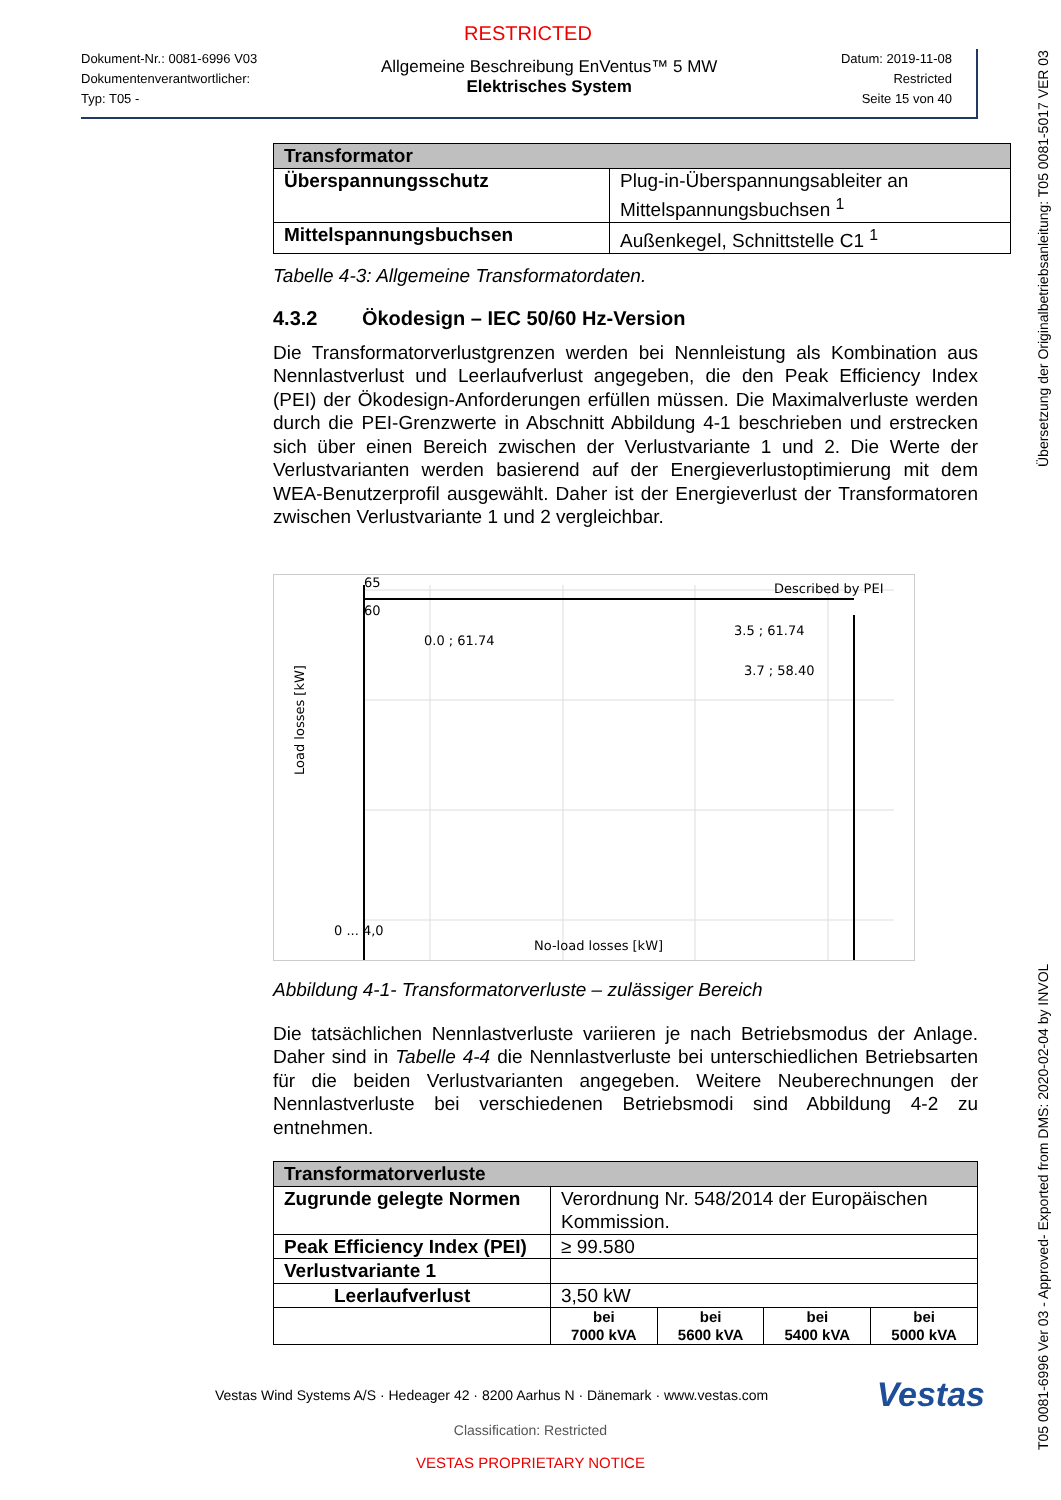RESTRICTED
Dokument-Nr.: 0081-6996 V03
Dokumentenverantwortlicher:
Typ: T05 -
Allgemeine Beschreibung EnVentus™ 5 MW
Elektrisches System
Datum: 2019-11-08
Restricted
Seite 15 von 40
| Transformator | |
| --- | --- |
| Überspannungsschutz | Plug-in-Überspannungsableiter an Mittelspannungsbuchsen <sup>1</sup> |
| Mittelspannungsbuchsen | Außenkegel, Schnittstelle C1 <sup>1</sup> |
Tabelle 4-3: Allgemeine Transformatordaten.
4.3.2 Ökodesign – IEC 50/60 Hz-Version
Die Transformatorverlustgrenzen werden bei Nennleistung als Kombination aus Nennlastverlust und Leerlaufverlust angegeben, die den Peak Efficiency Index (PEI) der Ökodesign-Anforderungen erfüllen müssen. Die Maximalverluste werden durch die PEI-Grenzwerte in Abschnitt Abbildung 4-1 beschrieben und erstrecken sich über einen Bereich zwischen der Verlustvariante 1 und 2. Die Werte der Verlustvarianten werden basierend auf der Energieverlustoptimierung mit dem WEA-Benutzerprofil ausgewählt. Daher ist der Energieverlust der Transformatoren zwischen Verlustvariante 1 und 2 vergleichbar.
65
60
Described by PEI
0.0 ; 61.74
3.5 ; 61.74
3.7 ; 58.40
0 ... 4,0
No-load losses [kW]
Load losses [kW]
Abbildung 4-1- Transformatorverluste – zulässiger Bereich
Die tatsächlichen Nennlastverluste variieren je nach Betriebsmodus der Anlage. Daher sind in Tabelle 4-4 die Nennlastverluste bei unterschiedlichen Betriebsarten für die beiden Verlustvarianten angegeben. Weitere Neuberechnungen der Nennlastverluste bei verschiedenen Betriebsmodi sind Abbildung 4-2 zu entnehmen.
| Transformatorverluste | | | | |
| --- | --- | --- | --- | --- |
| Zugrunde gelegte Normen | Verordnung Nr. 548/2014 der Europäischen Kommission. | | | |
| Peak Efficiency Index (PEI) | ≥ 99.580 | | | |
| Verlustvariante 1 | | | | |
| Leerlaufverlust | 3,50 kW | | | |
| | bei 7000 kVA | bei 5600 kVA | bei 5400 kVA | bei 5000 kVA |
Vestas Wind Systems A/S · Hedeager 42 · 8200 Aarhus N · Dänemark · www.vestas.com Vestas
Classification: Restricted
VESTAS PROPRIETARY NOTICE
T05 0081-6996 Ver 03 - Approved- Exported from DMS: 2020-02-04 by INVOL Übersetzung der Originalbetriebsanleitung: T05 0081-5017 VER 03